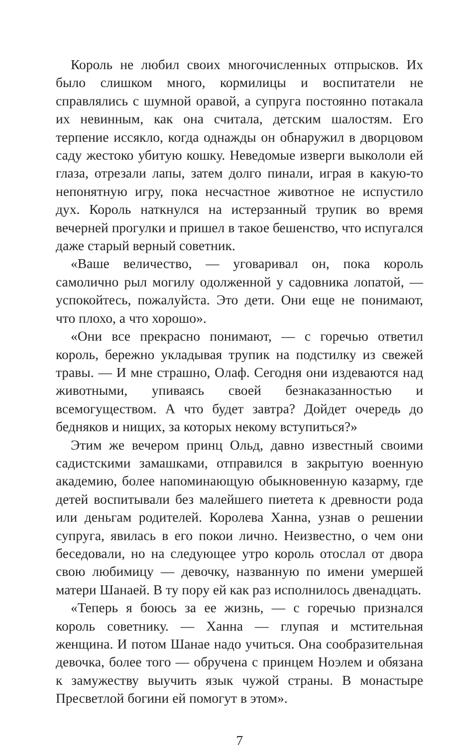Король не любил своих многочисленных отпрысков. Их было слишком много, кормилицы и воспитатели не справлялись с шумной оравой, а супруга постоянно потакала их невинным, как она считала, детским шалостям. Его терпение иссякло, когда однажды он обнаружил в дворцовом саду жестоко убитую кошку. Неведомые изверги выкололи ей глаза, отрезали лапы, затем долго пинали, играя в какую-то непонятную игру, пока несчастное животное не испустило дух. Король наткнулся на истерзанный трупик во время вечерней прогулки и пришел в такое бешенство, что испугался даже старый верный советник.
«Ваше величество, — уговаривал он, пока король самолично рыл могилу одолженной у садовника лопатой, — успокойтесь, пожалуйста. Это дети. Они еще не понимают, что плохо, а что хорошо».
«Они все прекрасно понимают, — с горечью ответил король, бережно укладывая трупик на подстилку из свежей травы. — И мне страшно, Олаф. Сегодня они издеваются над животными, упиваясь своей безнаказанностью и всемогуществом. А что будет завтра? Дойдет очередь до бедняков и нищих, за которых некому вступиться?»
Этим же вечером принц Ольд, давно известный своими садистскими замашками, отправился в закрытую военную академию, более напоминающую обыкновенную казарму, где детей воспитывали без малейшего пиетета к древности рода или деньгам родителей. Королева Ханна, узнав о решении супруга, явилась в его покои лично. Неизвестно, о чем они беседовали, но на следующее утро король отослал от двора свою любимицу — девочку, названную по имени умершей матери Шанаей. В ту пору ей как раз исполнилось двенадцать.
«Теперь я боюсь за ее жизнь, — с горечью признался король советнику. — Ханна — глупая и мстительная женщина. И потом Шанае надо учиться. Она сообразительная девочка, более того — обручена с принцем Ноэлем и обязана к замужеству выучить язык чужой страны. В монастыре Пресветлой богини ей помогут в этом».
7